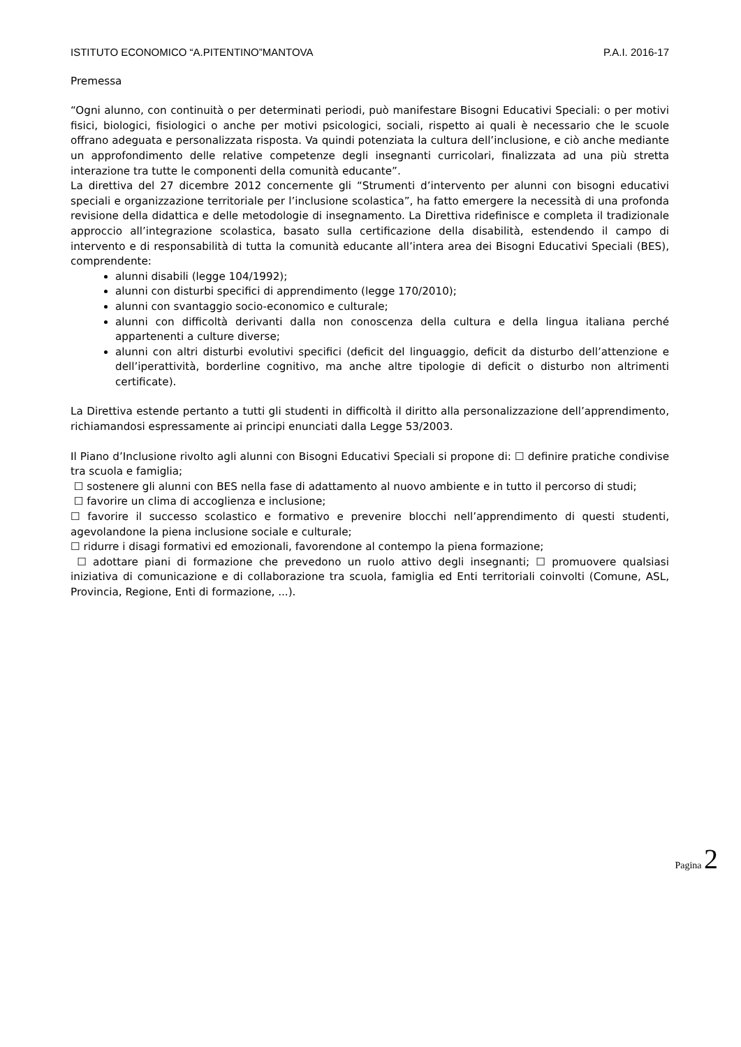ISTITUTO ECONOMICO “A.PITENTINO”MANTOVA P.A.I. 2016-17
Premessa
“Ogni alunno, con continuità o per determinati periodi, può manifestare Bisogni Educativi Speciali: o per motivi fisici, biologici, fisiologici o anche per motivi psicologici, sociali, rispetto ai quali è necessario che le scuole offrano adeguata e personalizzata risposta. Va quindi potenziata la cultura dell’inclusione, e ciò anche mediante un approfondimento delle relative competenze degli insegnanti curricolari, finalizzata ad una più stretta interazione tra tutte le componenti della comunità educante”.
La direttiva del 27 dicembre 2012 concernente gli “Strumenti d’intervento per alunni con bisogni educativi speciali e organizzazione territoriale per l’inclusione scolastica”, ha fatto emergere la necessità di una profonda revisione della didattica e delle metodologie di insegnamento. La Direttiva ridefinisce e completa il tradizionale approccio all’integrazione scolastica, basato sulla certificazione della disabilità, estendendo il campo di intervento e di responsabilità di tutta la comunità educante all’intera area dei Bisogni Educativi Speciali (BES), comprendente:
alunni disabili (legge 104/1992);
alunni con disturbi specifici di apprendimento (legge 170/2010);
alunni con svantaggio socio-economico e culturale;
alunni con difficoltà derivanti dalla non conoscenza della cultura e della lingua italiana perché appartenenti a culture diverse;
alunni con altri disturbi evolutivi specifici (deficit del linguaggio, deficit da disturbo dell’attenzione e dell’iperattività, borderline cognitivo, ma anche altre tipologie di deficit o disturbo non altrimenti certificate).
La Direttiva estende pertanto a tutti gli studenti in difficoltà il diritto alla personalizzazione dell’apprendimento, richiamandosi espressamente ai principi enunciati dalla Legge 53/2003.
Il Piano d’Inclusione rivolto agli alunni con Bisogni Educativi Speciali si propone di: ☐ definire pratiche condivise tra scuola e famiglia;
☐ sostenere gli alunni con BES nella fase di adattamento al nuovo ambiente e in tutto il percorso di studi;
☐ favorire un clima di accoglienza e inclusione;
☐ favorire il successo scolastico e formativo e prevenire blocchi nell’apprendimento di questi studenti, agevolandone la piena inclusione sociale e culturale;
☐ ridurre i disagi formativi ed emozionali, favorendone al contempo la piena formazione;
☐ adottare piani di formazione che prevedono un ruolo attivo degli insegnanti; ☐ promuovere qualsiasi iniziativa di comunicazione e di collaborazione tra scuola, famiglia ed Enti territoriali coinvolti (Comune, ASL, Provincia, Regione, Enti di formazione, ...).
Pagina 2